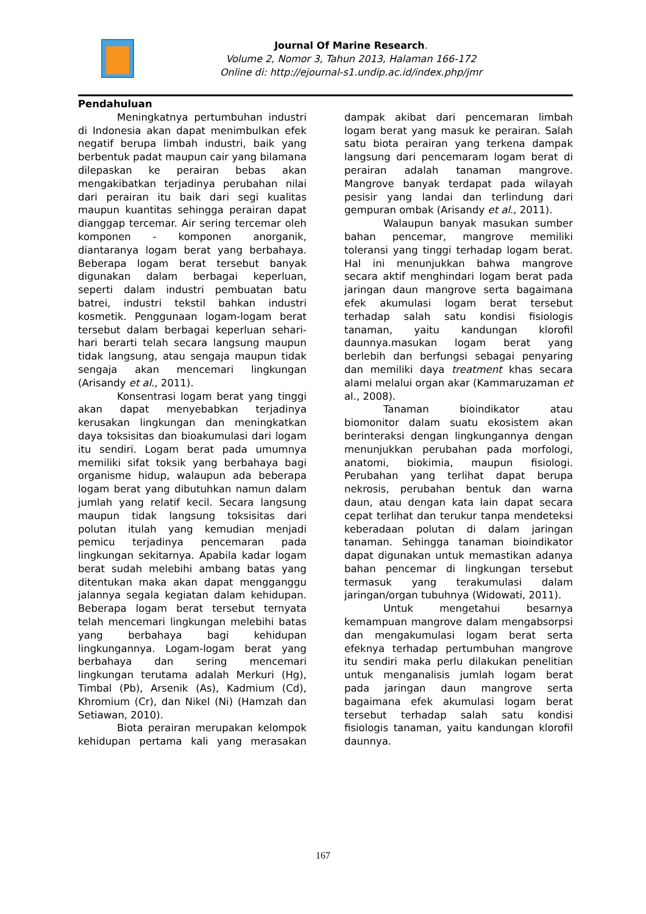Journal Of Marine Research.
Volume 2, Nomor 3, Tahun 2013, Halaman 166-172
Online di: http://ejournal-s1.undip.ac.id/index.php/jmr
Pendahuluan
Meningkatnya pertumbuhan industri di Indonesia akan dapat menimbulkan efek negatif berupa limbah industri, baik yang berbentuk padat maupun cair yang bilamana dilepaskan ke perairan bebas akan mengakibatkan terjadinya perubahan nilai dari perairan itu baik dari segi kualitas maupun kuantitas sehingga perairan dapat dianggap tercemar. Air sering tercemar oleh komponen - komponen anorganik, diantaranya logam berat yang berbahaya. Beberapa logam berat tersebut banyak digunakan dalam berbagai keperluan, seperti dalam industri pembuatan batu batrei, industri tekstil bahkan industri kosmetik. Penggunaan logam-logam berat tersebut dalam berbagai keperluan sehari-hari berarti telah secara langsung maupun tidak langsung, atau sengaja maupun tidak sengaja akan mencemari lingkungan (Arisandy et al., 2011).
Konsentrasi logam berat yang tinggi akan dapat menyebabkan terjadinya kerusakan lingkungan dan meningkatkan daya toksisitas dan bioakumulasi dari logam itu sendiri. Logam berat pada umumnya memiliki sifat toksik yang berbahaya bagi organisme hidup, walaupun ada beberapa logam berat yang dibutuhkan namun dalam jumlah yang relatif kecil. Secara langsung maupun tidak langsung toksisitas dari polutan itulah yang kemudian menjadi pemicu terjadinya pencemaran pada lingkungan sekitarnya. Apabila kadar logam berat sudah melebihi ambang batas yang ditentukan maka akan dapat mengganggu jalannya segala kegiatan dalam kehidupan. Beberapa logam berat tersebut ternyata telah mencemari lingkungan melebihi batas yang berbahaya bagi kehidupan lingkungannya. Logam-logam berat yang berbahaya dan sering mencemari lingkungan terutama adalah Merkuri (Hg), Timbal (Pb), Arsenik (As), Kadmium (Cd), Khromium (Cr), dan Nikel (Ni) (Hamzah dan Setiawan, 2010).
Biota perairan merupakan kelompok kehidupan pertama kali yang merasakan dampak akibat dari pencemaran limbah logam berat yang masuk ke perairan. Salah satu biota perairan yang terkena dampak langsung dari pencemaram logam berat di perairan adalah tanaman mangrove. Mangrove banyak terdapat pada wilayah pesisir yang landai dan terlindung dari gempuran ombak (Arisandy et al., 2011).
Walaupun banyak masukan sumber bahan pencemar, mangrove memiliki toleransi yang tinggi terhadap logam berat. Hal ini menunjukkan bahwa mangrove secara aktif menghindari logam berat pada jaringan daun mangrove serta bagaimana efek akumulasi logam berat tersebut terhadap salah satu kondisi fisiologis tanaman, yaitu kandungan klorofil daunnya.masukan logam berat yang berlebih dan berfungsi sebagai penyaring dan memiliki daya treatment khas secara alami melalui organ akar (Kammaruzaman et al., 2008).
Tanaman bioindikator atau biomonitor dalam suatu ekosistem akan berinteraksi dengan lingkungannya dengan menunjukkan perubahan pada morfologi, anatomi, biokimia, maupun fisiologi. Perubahan yang terlihat dapat berupa nekrosis, perubahan bentuk dan warna daun, atau dengan kata lain dapat secara cepat terlihat dan terukur tanpa mendeteksi keberadaan polutan di dalam jaringan tanaman. Sehingga tanaman bioindikator dapat digunakan untuk memastikan adanya bahan pencemar di lingkungan tersebut termasuk yang terakumulasi dalam jaringan/organ tubuhnya (Widowati, 2011).
Untuk mengetahui besarnya kemampuan mangrove dalam mengabsorpsi dan mengakumulasi logam berat serta efeknya terhadap pertumbuhan mangrove itu sendiri maka perlu dilakukan penelitian untuk menganalisis jumlah logam berat pada jaringan daun mangrove serta bagaimana efek akumulasi logam berat tersebut terhadap salah satu kondisi fisiologis tanaman, yaitu kandungan klorofil daunnya.
167